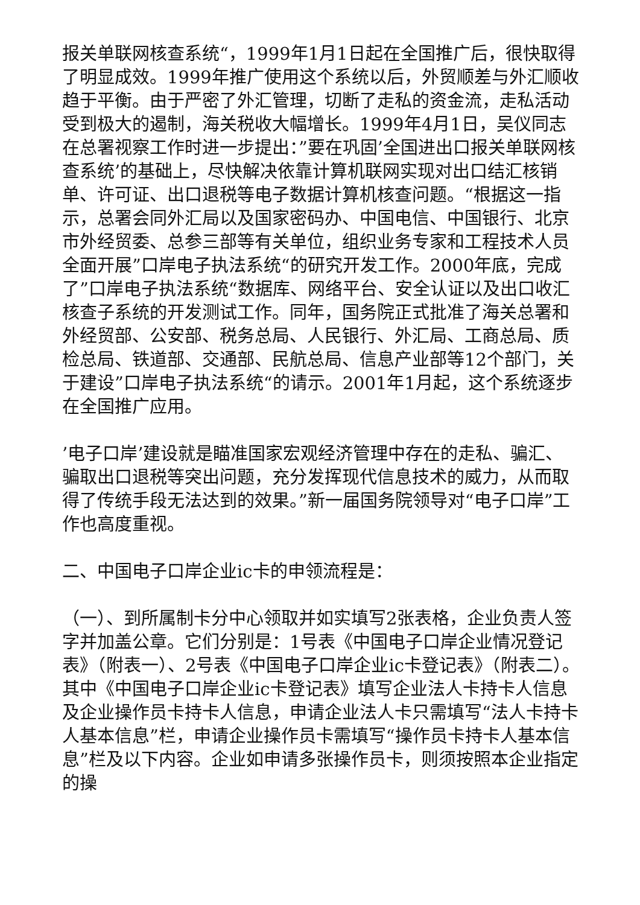报关单联网核查系统“，1999年1月1日起在全国推广后，很快取得了明显成效。1999年推广使用这个系统以后，外贸顺差与外汇顺收趋于平衡。由于严密了外汇管理，切断了走私的资金流，走私活动受到极大的遏制，海关税收大幅增长。1999年4月1日，吴仪同志在总署视察工作时进一步提出：”要在巩固’全国进出口报关单联网核查系统’的基础上，尽快解决依靠计算机联网实现对出口结汇核销单、许可证、出口退税等电子数据计算机核查问题。“根据这一指示，总署会同外汇局以及国家密码办、中国电信、中国银行、北京市外经贸委、总参三部等有关单位，组织业务专家和工程技术人员全面开展”口岸电子执法系统“的研究开发工作。2000年底，完成了”口岸电子执法系统“数据库、网络平台、安全认证以及出口收汇核查子系统的开发测试工作。同年，国务院正式批准了海关总署和外经贸部、公安部、税务总局、人民银行、外汇局、工商总局、质检总局、铁道部、交通部、民航总局、信息产业部等12个部门，关于建设”口岸电子执法系统“的请示。2001年1月起，这个系统逐步在全国推广应用。
’电子口岸’建设就是瞄准国家宏观经济管理中存在的走私、骗汇、骗取出口退税等突出问题，充分发挥现代信息技术的威力，从而取得了传统手段无法达到的效果。”新一届国务院领导对“电子口岸”工作也高度重视。
二、中国电子口岸企业ic卡的申领流程是：
（一）、到所属制卡分中心领取并如实填写2张表格，企业负责人签字并加盖公章。它们分别是：1号表《中国电子口岸企业情况登记表》（附表一）、2号表《中国电子口岸企业ic卡登记表》（附表二）。其中《中国电子口岸企业ic卡登记表》填写企业法人卡持卡人信息及企业操作员卡持卡人信息，申请企业法人卡只需填写“法人卡持卡人基本信息”栏，申请企业操作员卡需填写“操作员卡持卡人基本信息”栏及以下内容。企业如申请多张操作员卡，则须按照本企业指定的操